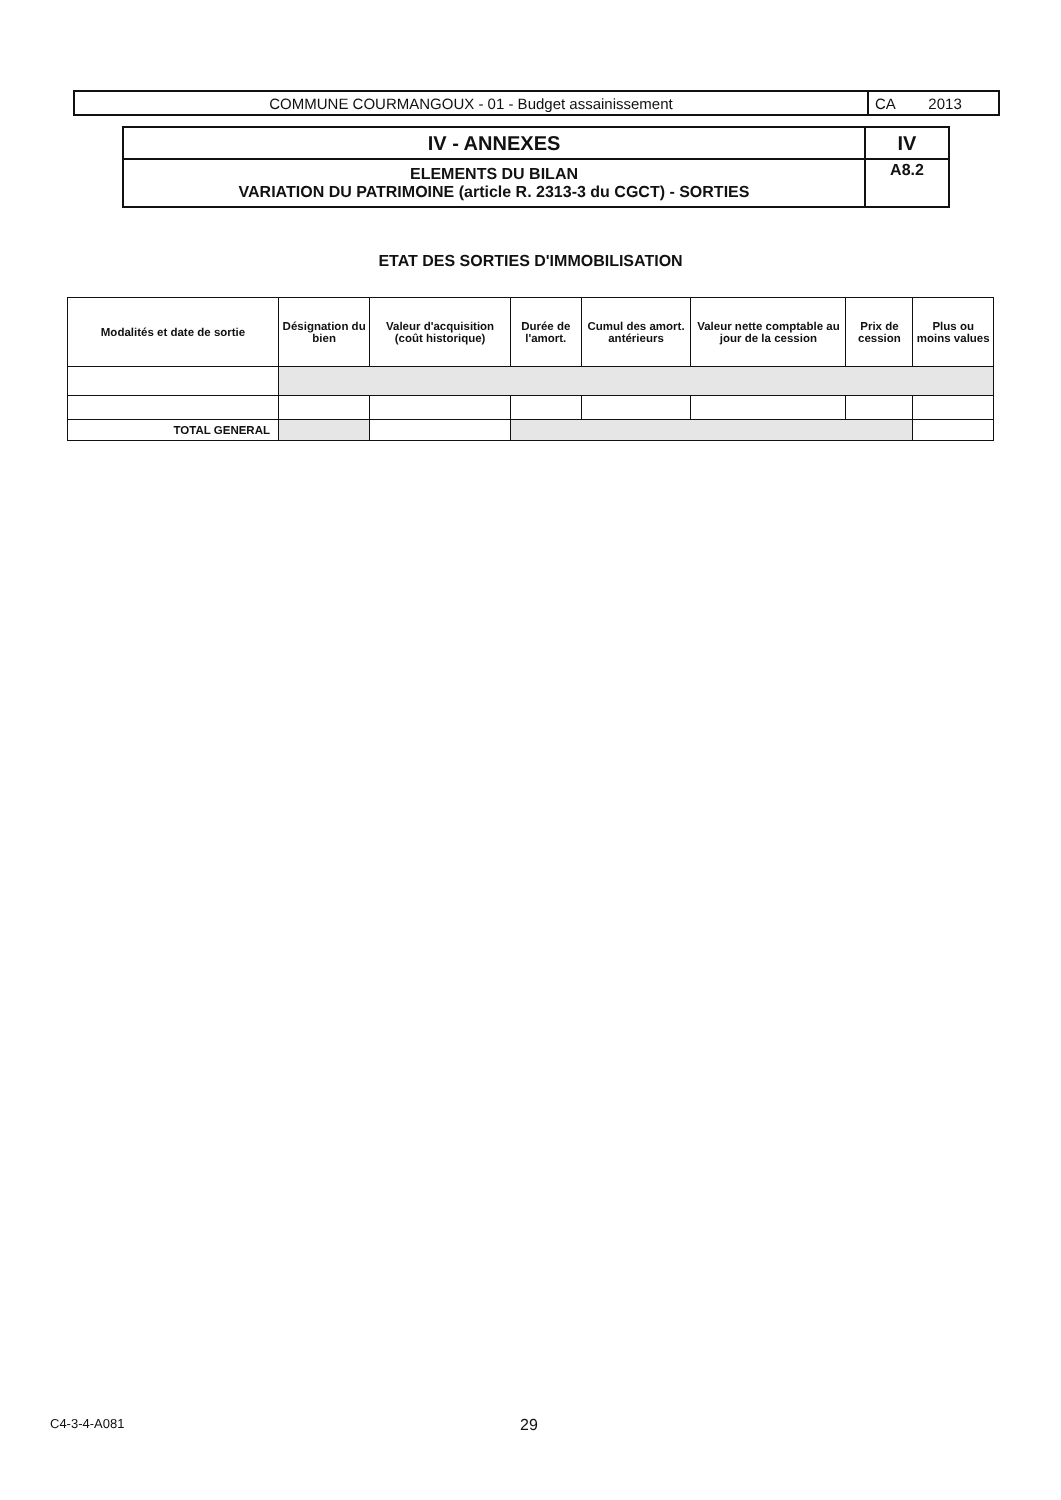| COMMUNE COURMANGOUX - 01 - Budget assainissement | CA 2013 |
| IV - ANNEXES | IV |
| ELEMENTS DU BILAN VARIATION DU PATRIMOINE (article R. 2313-3 du CGCT) - SORTIES | A8.2 |
ETAT DES SORTIES D'IMMOBILISATION
| Modalités et date de sortie | Désignation du bien | Valeur d'acquisition (coût historique) | Durée de l'amort. | Cumul des amort. antérieurs | Valeur nette comptable au jour de la cession | Prix de cession | Plus ou moins values |
| --- | --- | --- | --- | --- | --- | --- | --- |
| TOTAL GENERAL | | | | | | | |
C4-3-4-A081 29